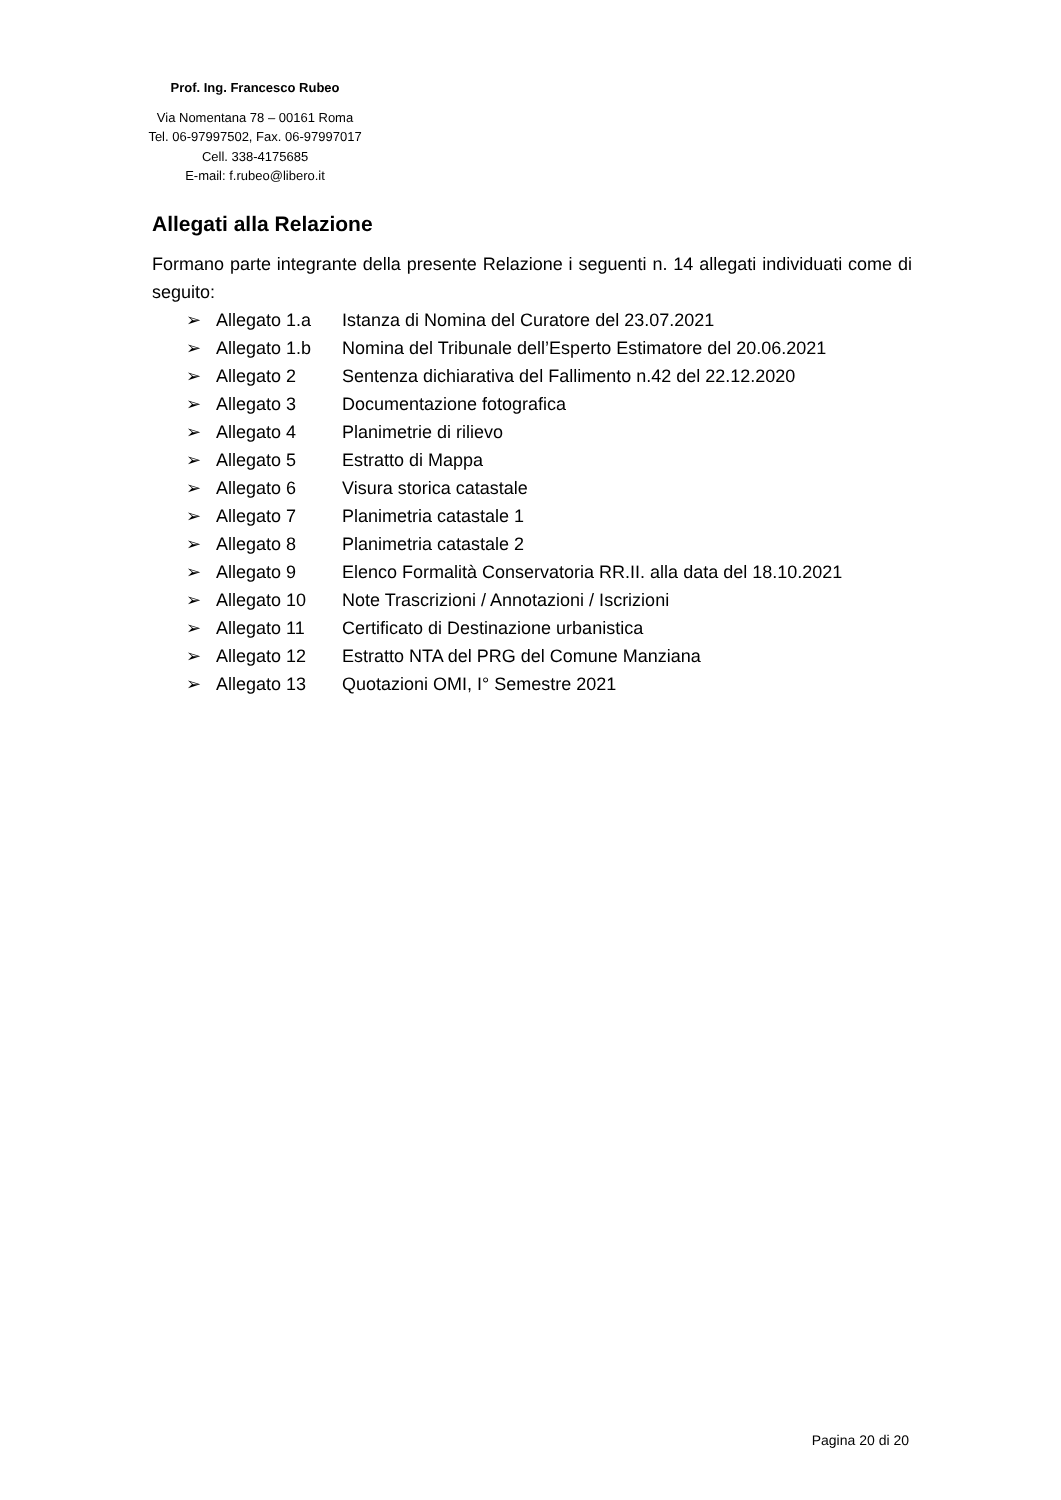Prof. Ing. Francesco Rubeo
Via Nomentana 78 – 00161 Roma
Tel. 06-97997502, Fax. 06-97997017
Cell. 338-4175685
E-mail: f.rubeo@libero.it
Allegati alla Relazione
Formano parte integrante della presente Relazione i seguenti n. 14 allegati individuati come di seguito:
➢ Allegato 1.a Istanza di Nomina del Curatore del 23.07.2021
➢ Allegato 1.b Nomina del Tribunale dell’Esperto Estimatore del 20.06.2021
➢ Allegato 2 Sentenza dichiarativa del Fallimento n.42 del 22.12.2020
➢ Allegato 3 Documentazione fotografica
➢ Allegato 4 Planimetrie di rilievo
➢ Allegato 5 Estratto di Mappa
➢ Allegato 6 Visura storica catastale
➢ Allegato 7 Planimetria catastale 1
➢ Allegato 8 Planimetria catastale 2
➢ Allegato 9 Elenco Formalità Conservatoria RR.II. alla data del 18.10.2021
➢ Allegato 10 Note Trascrizioni / Annotazioni / Iscrizioni
➢ Allegato 11 Certificato di Destinazione urbanistica
➢ Allegato 12 Estratto NTA del PRG del Comune Manziana
➢ Allegato 13 Quotazioni OMI, I° Semestre 2021
Pagina 20 di 20